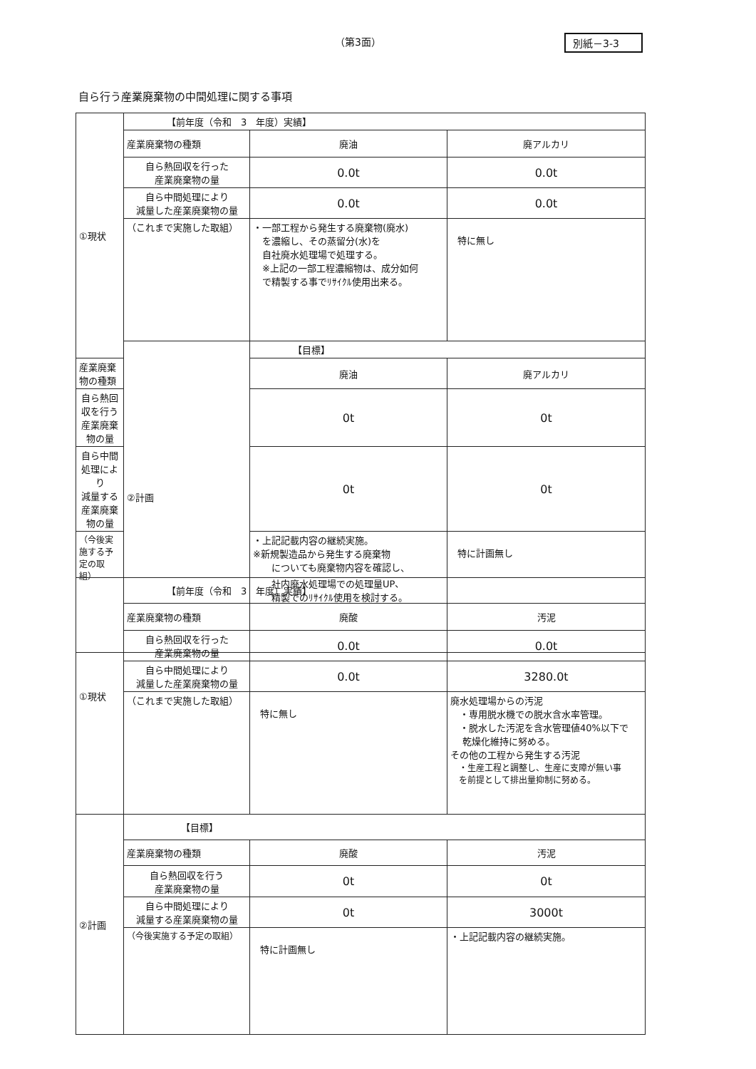（第3面） 別紙－3-3
自ら行う産業廃棄物の中間処理に関する事項
| ①現状 | 【前年度（令和 3 年度）実績】 | | |
| | 産業廃棄物の種類 | 廃油 | 廃アルカリ |
| | 自ら熱回収を行った 産業廃棄物の量 | 0.0t | 0.0t |
| | 自ら中間処理により 減量した産業廃棄物の量 | 0.0t | 0.0t |
| | （これまで実施した取組） | ・一部工程から発生する廃棄物(廃水) を濃縮し、その蒸留分(水)を 自社廃水処理場で処理する。 ※上記の一部工程濃縮物は、成分如何 で精製する事でﾘｻｲｸﾙ使用出来る。 | 特に無し |
| | ②計画 | 【目標】 | |
| 産業廃棄物の種類 | | 廃油 | 廃アルカリ |
| 自ら熱回収を行う 産業廃棄物の量 | | 0t | 0t |
| 自ら中間処理により 減量する産業廃棄物の量 | | 0t | 0t |
| （今後実施する予定の取組） | | ・上記記載内容の継続実施。 ※新規製造品から発生する廃棄物 についても廃棄物内容を確認し、 社内廃水処理場での処理量UP、 精製でのﾘｻｲｸﾙ使用を検討する。 | 特に計画無し |
| ①現状 | 【前年度（令和 3 年度）実績】 | | |
| | 産業廃棄物の種類 | 廃酸 | 汚泥 |
| | 自ら熱回収を行った 産業廃棄物の量 | 0.0t | 0.0t |
| | 自ら中間処理により 減量した産業廃棄物の量 | 0.0t | 3280.0t |
| | （これまで実施した取組） | 特に無し | 廃水処理場からの汚泥 ・専用脱水機での脱水含水率管理。 ・脱水した汚泥を含水管理値40%以下で 乾燥化維持に努める。 その他の工程から発生する汚泥 ・生産工程と調整し、生産に支障が無い事 を前提として排出量抑制に努める。 |
| ②計画 | 【目標】 | | |
| | 産業廃棄物の種類 | 廃酸 | 汚泥 |
| | 自ら熱回収を行う 産業廃棄物の量 | 0t | 0t |
| | 自ら中間処理により 減量する産業廃棄物の量 | 0t | 3000t |
| | （今後実施する予定の取組） | 特に計画無し | ・上記記載内容の継続実施。 |